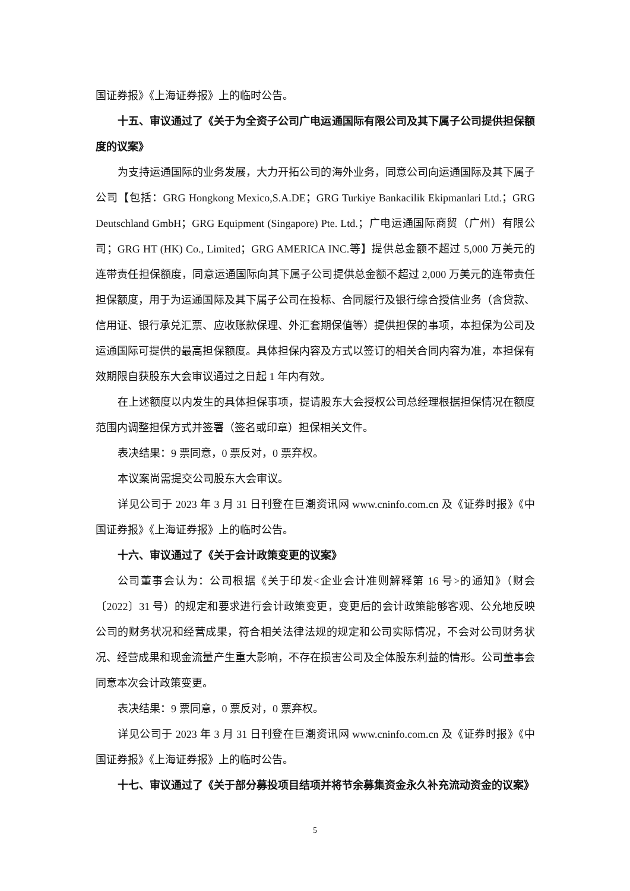国证券报》《上海证券报》上的临时公告。
十五、审议通过了《关于为全资子公司广电运通国际有限公司及其下属子公司提供担保额度的议案》
为支持运通国际的业务发展，大力开拓公司的海外业务，同意公司向运通国际及其下属子公司【包括：GRG Hongkong Mexico,S.A.DE；GRG Turkiye Bankacilik Ekipmanlari Ltd.；GRG Deutschland GmbH；GRG Equipment (Singapore) Pte. Ltd.；广电运通国际商贸（广州）有限公司；GRG HT (HK) Co., Limited；GRG AMERICA INC.等】提供总金额不超过 5,000 万美元的连带责任担保额度，同意运通国际向其下属子公司提供总金额不超过 2,000 万美元的连带责任担保额度，用于为运通国际及其下属子公司在投标、合同履行及银行综合授信业务（含贷款、信用证、银行承兑汇票、应收账款保理、外汇套期保值等）提供担保的事项，本担保为公司及运通国际可提供的最高担保额度。具体担保内容及方式以签订的相关合同内容为准，本担保有效期限自获股东大会审议通过之日起 1 年内有效。
在上述额度以内发生的具体担保事项，提请股东大会授权公司总经理根据担保情况在额度范围内调整担保方式并签署（签名或印章）担保相关文件。
表决结果：9 票同意，0 票反对，0 票弃权。
本议案尚需提交公司股东大会审议。
详见公司于 2023 年 3 月 31 日刊登在巨潮资讯网 www.cninfo.com.cn 及《证券时报》《中国证券报》《上海证券报》上的临时公告。
十六、审议通过了《关于会计政策变更的议案》
公司董事会认为：公司根据《关于印发<企业会计准则解释第 16 号>的通知》（财会〔2022〕31 号）的规定和要求进行会计政策变更，变更后的会计政策能够客观、公允地反映公司的财务状况和经营成果，符合相关法律法规的规定和公司实际情况，不会对公司财务状况、经营成果和现金流量产生重大影响，不存在损害公司及全体股东利益的情形。公司董事会同意本次会计政策变更。
表决结果：9 票同意，0 票反对，0 票弃权。
详见公司于 2023 年 3 月 31 日刊登在巨潮资讯网 www.cninfo.com.cn 及《证券时报》《中国证券报》《上海证券报》上的临时公告。
十七、审议通过了《关于部分募投项目结项并将节余募集资金永久补充流动资金的议案》
5